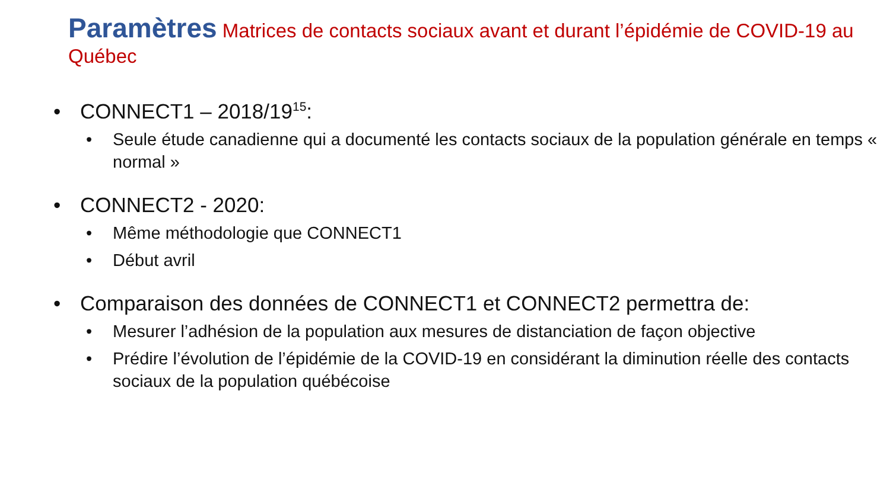Paramètres Matrices de contacts sociaux avant et durant l’épidémie de COVID-19 au Québec
• CONNECT1 – 2018/19<sup>15</sup>:
• Seule étude canadienne qui a documenté les contacts sociaux de la population générale en temps « normal »
• CONNECT2 - 2020:
• Même méthodologie que CONNECT1
• Début avril
• Comparaison des données de CONNECT1 et CONNECT2 permettra de:
• Mesurer l’adhésion de la population aux mesures de distanciation de façon objective
• Prédire l’évolution de l’épidémie de la COVID-19 en considérant la diminution réelle des contacts sociaux de la population québécoise